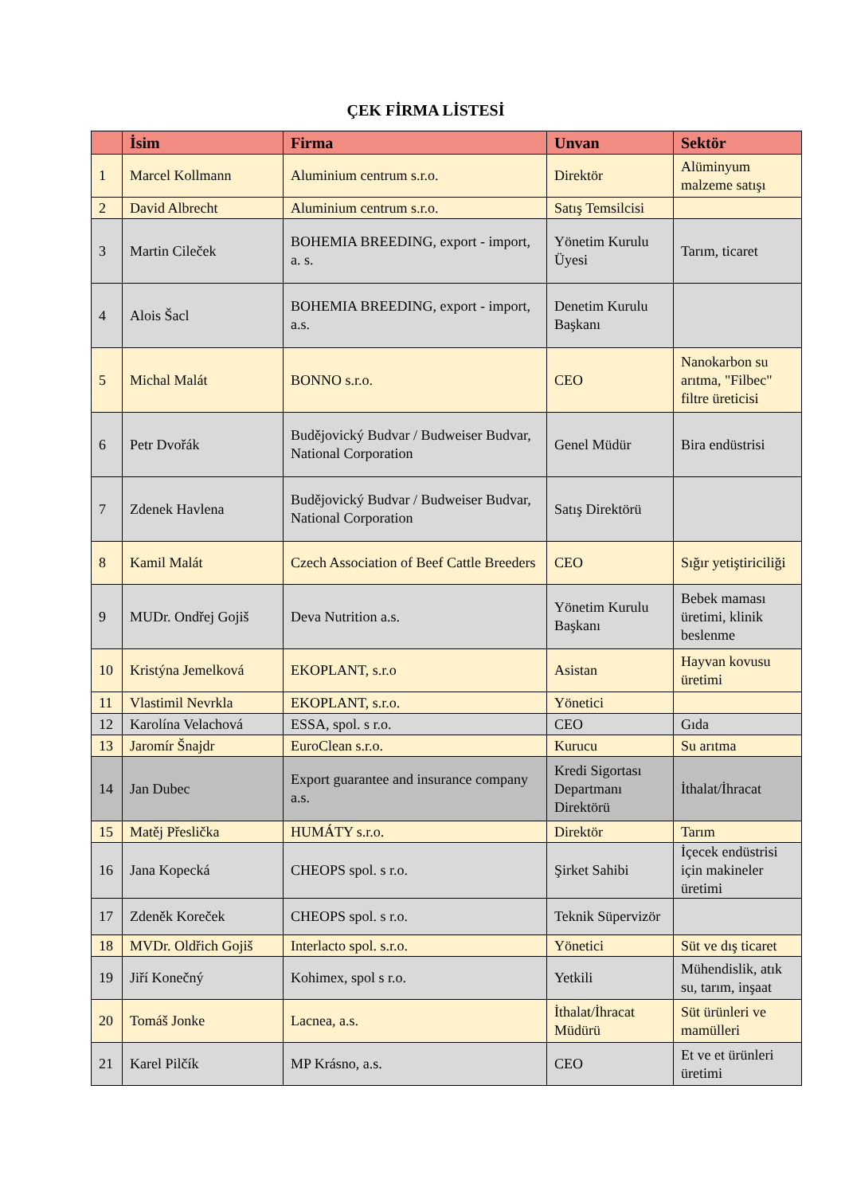ÇEK FİRMA LİSTESİ
| | İsim | Firma | Unvan | Sektör |
| --- | --- | --- | --- | --- |
| 1 | Marcel Kollmann | Aluminium centrum s.r.o. | Direktör | Alüminyum malzeme satışı |
| 2 | David Albrecht | Aluminium centrum s.r.o. | Satış Temsilcisi | |
| 3 | Martin Cileček | BOHEMIA BREEDING, export - import, a. s. | Yönetim Kurulu Üyesi | Tarım, ticaret |
| 4 | Alois Šacl | BOHEMIA BREEDING, export - import, a.s. | Denetim Kurulu Başkanı | |
| 5 | Michal Malát | BONNO s.r.o. | CEO | Nanokarbon su arıtma, "Filbec" filtre üreticisi |
| 6 | Petr Dvořák | Budějovický Budvar / Budweiser Budvar, National Corporation | Genel Müdür | Bira endüstrisi |
| 7 | Zdenek Havlena | Budějovický Budvar / Budweiser Budvar, National Corporation | Satış Direktörü | |
| 8 | Kamil Malát | Czech Association of Beef Cattle Breeders | CEO | Sığır yetiştiriciliği |
| 9 | MUDr. Ondřej Gojiš | Deva Nutrition a.s. | Yönetim Kurulu Başkanı | Bebek maması üretimi, klinik beslenme |
| 10 | Kristýna Jemelková | EKOPLANT, s.r.o | Asistan | Hayvan kovusu üretimi |
| 11 | Vlastimil Nevrkla | EKOPLANT, s.r.o. | Yönetici | |
| 12 | Karolína Velachová | ESSA, spol. s r.o. | CEO | Gıda |
| 13 | Jaromír Šnajdr | EuroClean s.r.o. | Kurucu | Su arıtma |
| 14 | Jan Dubec | Export guarantee and insurance company a.s. | Kredi Sigortası Departmanı Direktörü | İthalat/İhracat |
| 15 | Matěj Přeslička | HUMÁTY s.r.o. | Direktör | Tarım |
| 16 | Jana Kopecká | CHEOPS spol. s r.o. | Şirket Sahibi | İçecek endüstrisi için makineler üretimi |
| 17 | Zdeněk Koreček | CHEOPS spol. s r.o. | Teknik Süpervizör | |
| 18 | MVDr. Oldřich Gojiš | Interlacto spol. s.r.o. | Yönetici | Süt ve dış ticaret |
| 19 | Jiří Konečný | Kohimex, spol s r.o. | Yetkili | Mühendislik, atık su, tarım, inşaat |
| 20 | Tomáš Jonke | Lacnea, a.s. | İthalat/İhracat Müdürü | Süt ürünleri ve mamülleri |
| 21 | Karel Pilčík | MP Krásno, a.s. | CEO | Et ve et ürünleri üretimi |